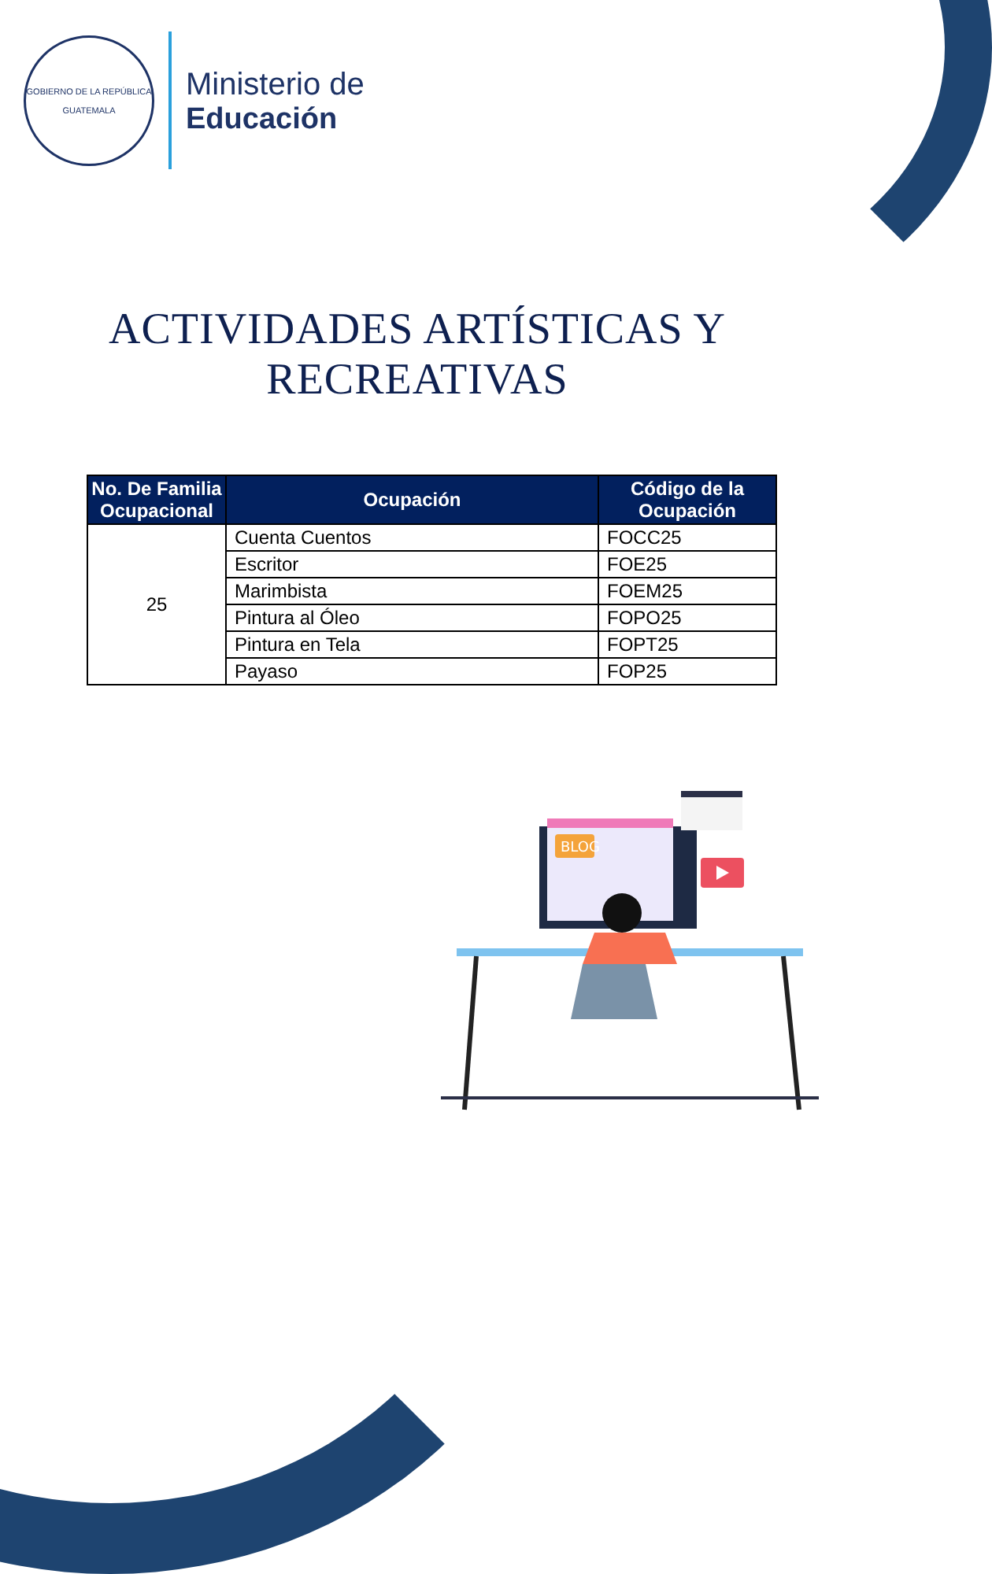GOBIERNO DE LA REPÚBLICA
GUATEMALA
Ministerio de
Educación
ACTIVIDADES ARTÍSTICAS Y RECREATIVAS
| No. De Familia Ocupacional | Ocupación | Código de la Ocupación |
| --- | --- | --- |
| 25 | Cuenta Cuentos | FOCC25 |
| | Escritor | FOE25 |
| | Marimbista | FOEM25 |
| | Pintura al Óleo | FOPO25 |
| | Pintura en Tela | FOPT25 |
| | Payaso | FOP25 |
BLOG